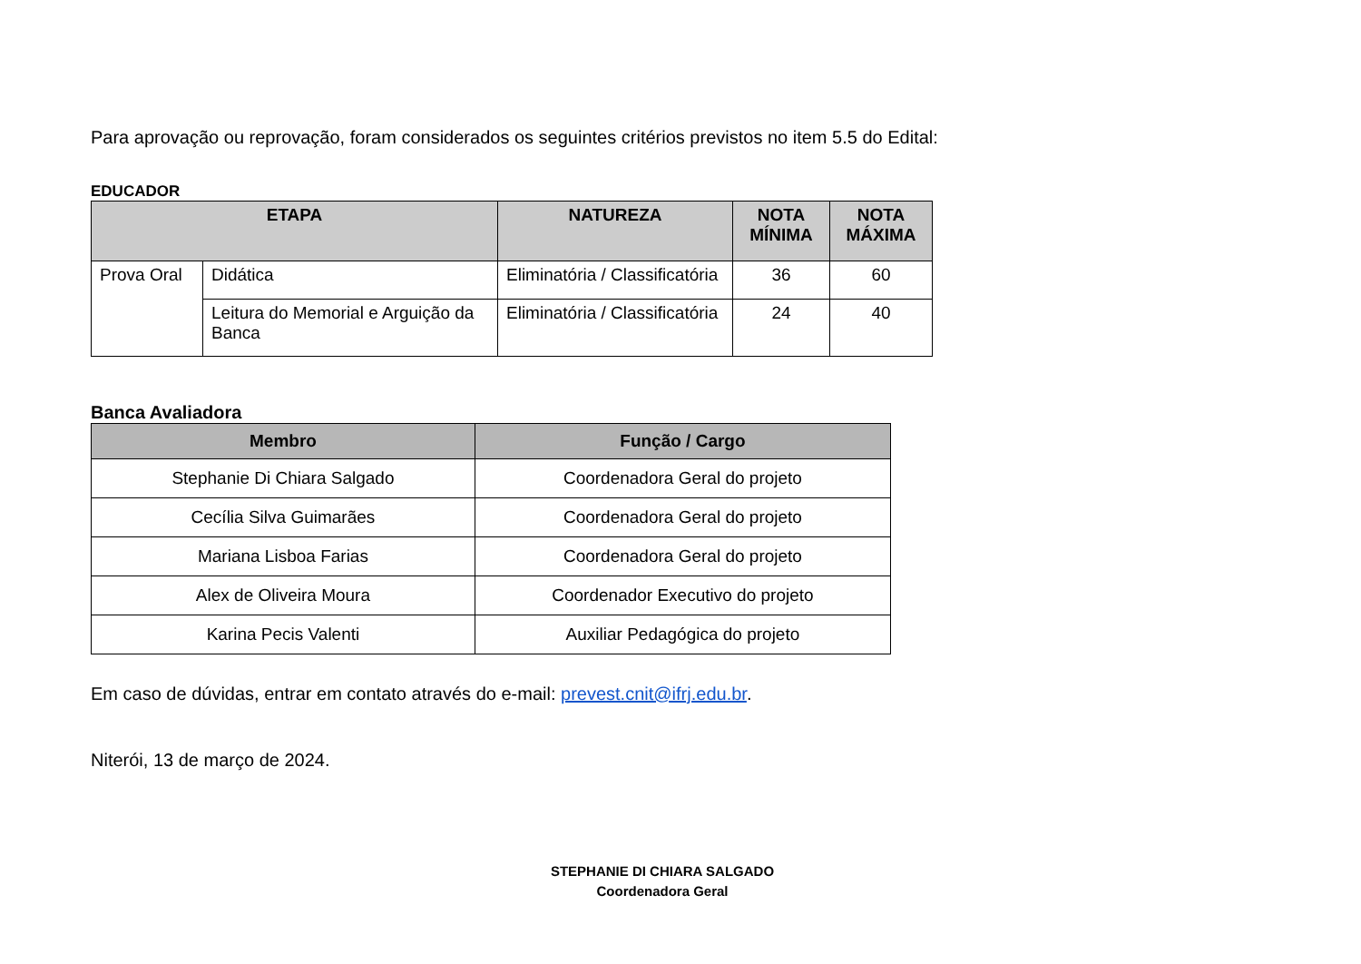Para aprovação ou reprovação, foram considerados os seguintes critérios previstos no item 5.5 do Edital:
EDUCADOR
| ETAPA | | NATUREZA | NOTA MÍNIMA | NOTA MÁXIMA |
| --- | --- | --- | --- | --- |
| Prova Oral | Didática | Eliminatória / Classificatória | 36 | 60 |
| | Leitura do Memorial e Arguição da Banca | Eliminatória / Classificatória | 24 | 40 |
Banca Avaliadora
| Membro | Função / Cargo |
| --- | --- |
| Stephanie Di Chiara Salgado | Coordenadora Geral do projeto |
| Cecília Silva Guimarães | Coordenadora Geral do projeto |
| Mariana Lisboa Farias | Coordenadora Geral do projeto |
| Alex de Oliveira Moura | Coordenador Executivo do projeto |
| Karina Pecis Valenti | Auxiliar Pedagógica do projeto |
Em caso de dúvidas, entrar em contato através do e-mail: prevest.cnit@ifrj.edu.br.
Niterói, 13 de março de 2024.
STEPHANIE DI CHIARA SALGADO
Coordenadora Geral